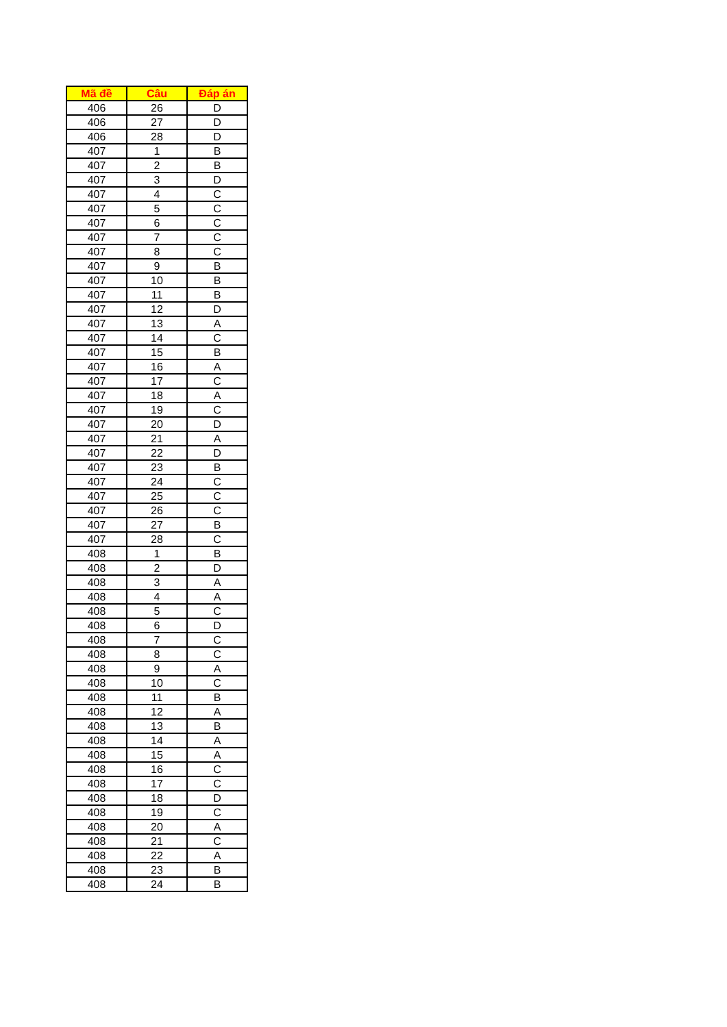| Mã đề | Câu | Đáp án |
| --- | --- | --- |
| 406 | 26 | D |
| 406 | 27 | D |
| 406 | 28 | D |
| 407 | 1 | B |
| 407 | 2 | B |
| 407 | 3 | D |
| 407 | 4 | C |
| 407 | 5 | C |
| 407 | 6 | C |
| 407 | 7 | C |
| 407 | 8 | C |
| 407 | 9 | B |
| 407 | 10 | B |
| 407 | 11 | B |
| 407 | 12 | D |
| 407 | 13 | A |
| 407 | 14 | C |
| 407 | 15 | B |
| 407 | 16 | A |
| 407 | 17 | C |
| 407 | 18 | A |
| 407 | 19 | C |
| 407 | 20 | D |
| 407 | 21 | A |
| 407 | 22 | D |
| 407 | 23 | B |
| 407 | 24 | C |
| 407 | 25 | C |
| 407 | 26 | C |
| 407 | 27 | B |
| 407 | 28 | C |
| 408 | 1 | B |
| 408 | 2 | D |
| 408 | 3 | A |
| 408 | 4 | A |
| 408 | 5 | C |
| 408 | 6 | D |
| 408 | 7 | C |
| 408 | 8 | C |
| 408 | 9 | A |
| 408 | 10 | C |
| 408 | 11 | B |
| 408 | 12 | A |
| 408 | 13 | B |
| 408 | 14 | A |
| 408 | 15 | A |
| 408 | 16 | C |
| 408 | 17 | C |
| 408 | 18 | D |
| 408 | 19 | C |
| 408 | 20 | A |
| 408 | 21 | C |
| 408 | 22 | A |
| 408 | 23 | B |
| 408 | 24 | B |